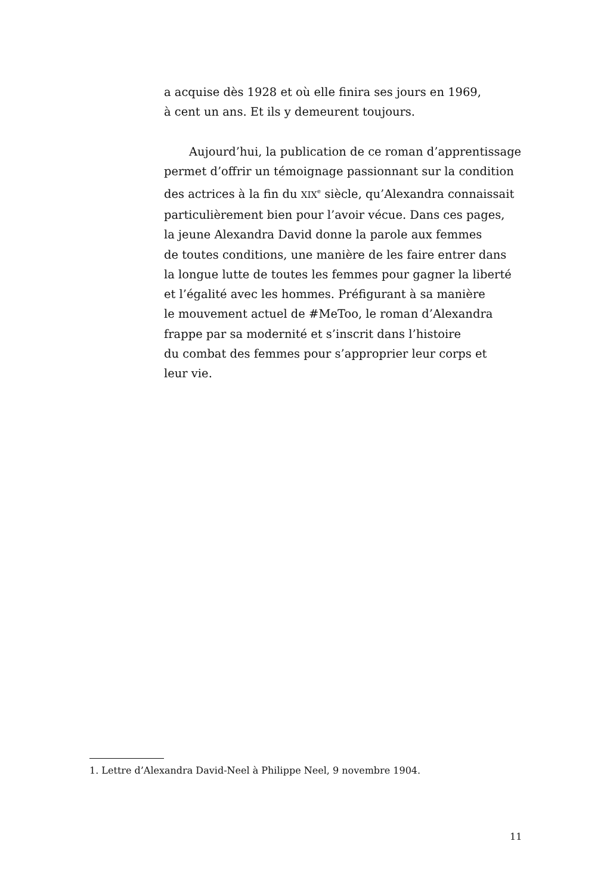a acquise dès 1928 et où elle finira ses jours en 1969,
à cent un ans. Et ils y demeurent toujours.
Aujourd’hui, la publication de ce roman d’apprentissage
permet d’offrir un témoignage passionnant sur la condition
des actrices à la fin du XIX<sup>e</sup> siècle, qu’Alexandra connaissait
particulièrement bien pour l’avoir vécue. Dans ces pages,
la jeune Alexandra David donne la parole aux femmes
de toutes conditions, une manière de les faire entrer dans
la longue lutte de toutes les femmes pour gagner la liberté
et l’égalité avec les hommes. Préfigurant à sa manière
le mouvement actuel de #MeToo, le roman d’Alexandra
frappe par sa modernité et s’inscrit dans l’histoire
du combat des femmes pour s’approprier leur corps et
leur vie.
1. Lettre d’Alexandra David-Neel à Philippe Neel, 9 novembre 1904.
11